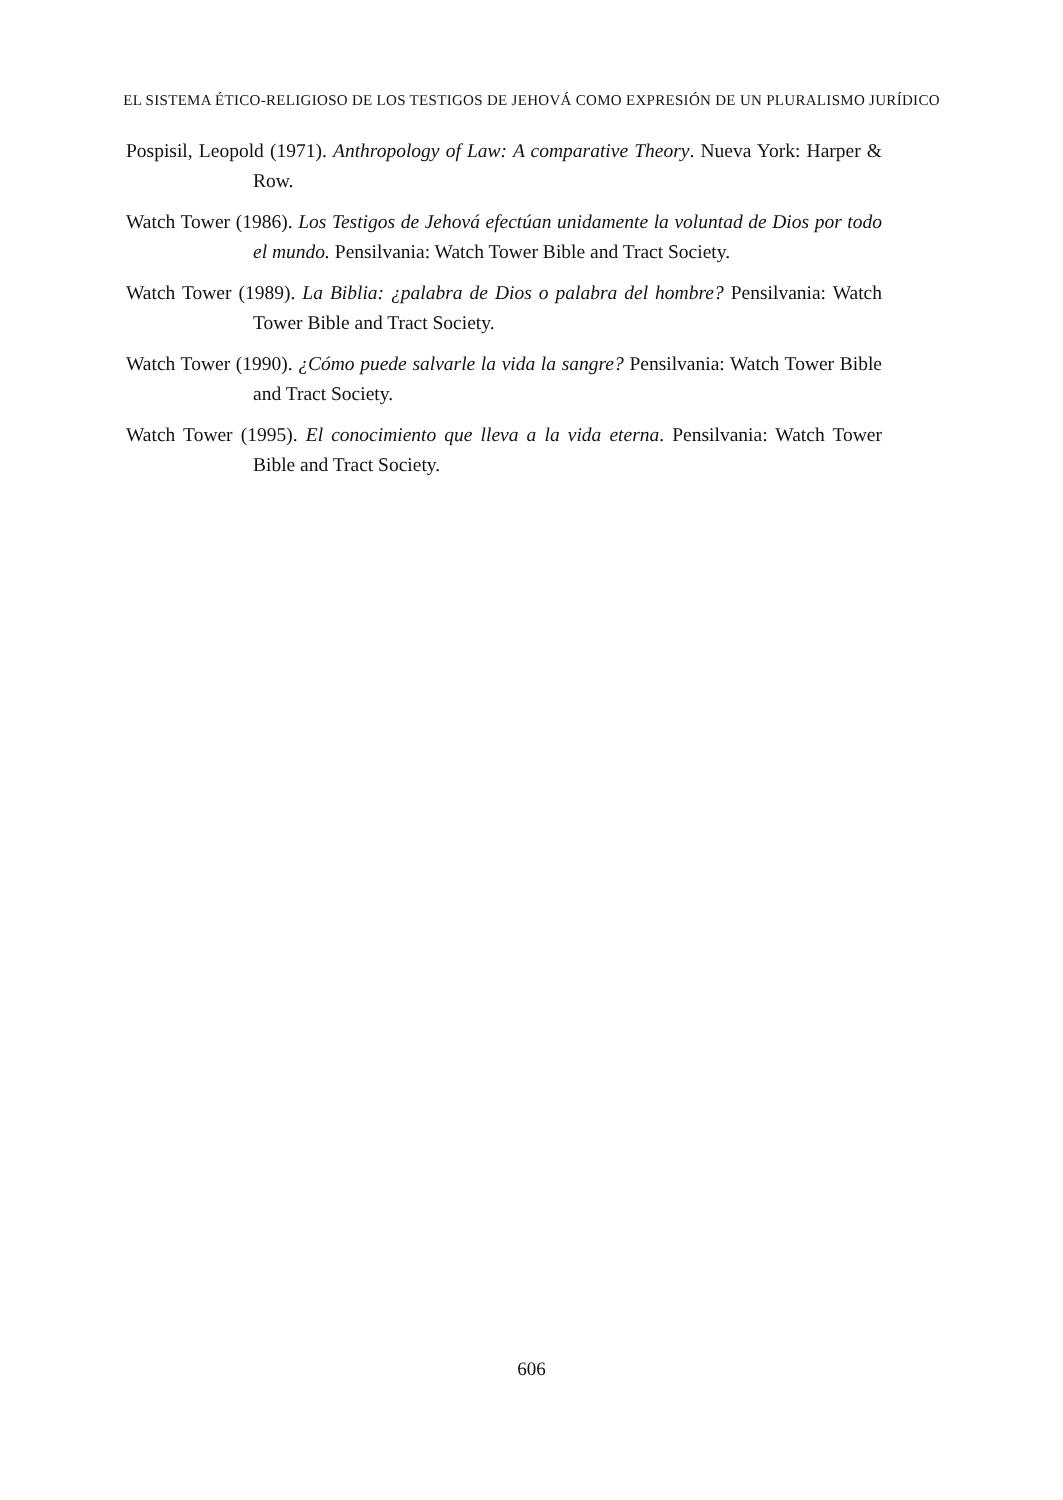EL SISTEMA ÉTICO-RELIGIOSO DE LOS TESTIGOS DE JEHOVÁ COMO EXPRESIÓN DE UN PLURALISMO JURÍDICO
Pospisil, Leopold (1971). Anthropology of Law: A comparative Theory. Nueva York: Harper & Row.
Watch Tower (1986). Los Testigos de Jehová efectúan unidamente la voluntad de Dios por todo el mundo. Pensilvania: Watch Tower Bible and Tract Society.
Watch Tower (1989). La Biblia: ¿palabra de Dios o palabra del hombre? Pensilvania: Watch Tower Bible and Tract Society.
Watch Tower (1990). ¿Cómo puede salvarle la vida la sangre? Pensilvania: Watch Tower Bible and Tract Society.
Watch Tower (1995). El conocimiento que lleva a la vida eterna. Pensilvania: Watch Tower Bible and Tract Society.
606